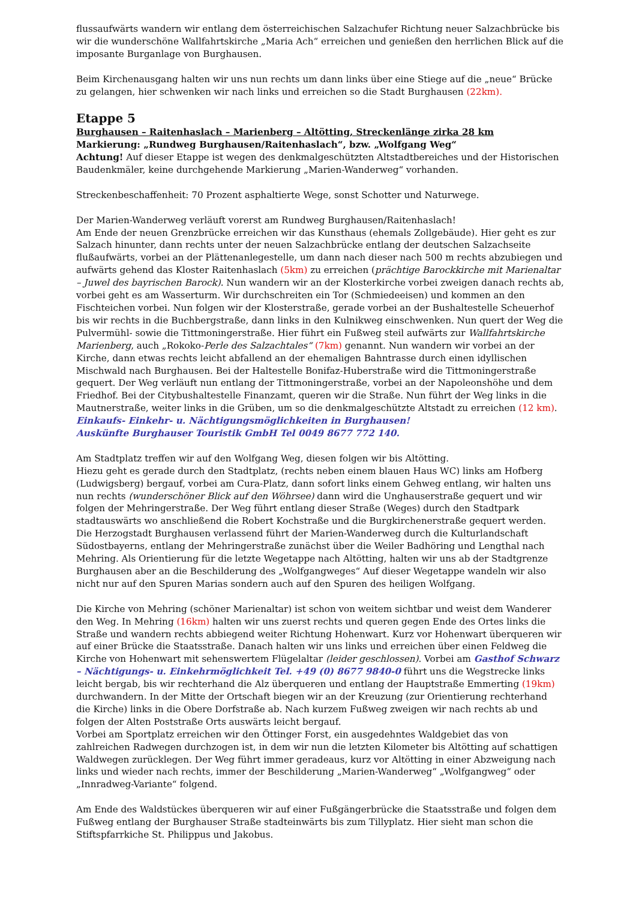flussaufwärts wandern wir entlang dem österreichischen Salzachufer Richtung neuer Salzachbrücke bis wir die wunderschöne Wallfahrtskirche „Maria Ach“ erreichen und genießen den herrlichen Blick auf die imposante Burganlage von Burghausen.
Beim Kirchenausgang halten wir uns nun rechts um dann links über eine Stiege auf die „neue“ Brücke zu gelangen, hier schwenken wir nach links und erreichen so die Stadt Burghausen (22km).
Etappe 5
Burghausen – Raitenhaslach – Marienberg – Altötting, Streckenlänge zirka 28 km
Markierung: „Rundweg Burghausen/Raitenhaslach“, bzw. „Wolfgang Weg“
Achtung! Auf dieser Etappe ist wegen des denkmalgeschützten Altstadtbereiches und der Historischen Baudenkmäler, keine durchgehende Markierung „Marien-Wanderweg“ vorhanden.
Streckenbeschaffenheit: 70 Prozent asphaltierte Wege, sonst Schotter und Naturwege.
Der Marien-Wanderweg verläuft vorerst am Rundweg Burghausen/Raitenhaslach!
Am Ende der neuen Grenzbrücke erreichen wir das Kunsthaus (ehemals Zollgebäude). Hier geht es zur Salzach hinunter, dann rechts unter der neuen Salzachbrücke entlang der deutschen Salzachseite flußaufwärts, vorbei an der Plättenanlegestelle, um dann nach dieser nach 500 m rechts abzubiegen und aufwärts gehend das Kloster Raitenhaslach (5km) zu erreichen (prächtige Barockkirche mit Marienaltar – Juwel des bayrischen Barock). Nun wandern wir an der Klosterkirche vorbei zweigen danach rechts ab, vorbei geht es am Wasserturm. Wir durchschreiten ein Tor (Schmiedeeisen) und kommen an den Fischteichen vorbei. Nun folgen wir der Klosterstraße, gerade vorbei an der Bushaltestelle Scheuerhof bis wir rechts in die Buchbergstraße, dann links in den Kulnikweg einschwenken. Nun quert der Weg die Pulvermühl- sowie die Tittmoningerstraße. Hier führt ein Fußweg steil aufwärts zur Wallfahrtskirche Marienberg, auch „Rokoko-Perle des Salzachtales“ (7km) genannt. Nun wandern wir vorbei an der Kirche, dann etwas rechts leicht abfallend an der ehemaligen Bahntrasse durch einen idyllischen Mischwald nach Burghausen. Bei der Haltestelle Bonifaz-Huberstraße wird die Tittmoningerstraße gequert. Der Weg verläuft nun entlang der Tittmoningerstraße, vorbei an der Napoleonshöhe und dem Friedhof. Bei der Citybushaltestelle Finanzamt, queren wir die Straße. Nun führt der Weg links in die Mautnerstraße, weiter links in die Grüben, um so die denkmalgeschützte Altstadt zu erreichen (12 km).
Einkaufs- Einkehr- u. Nächtigungsmöglichkeiten in Burghausen!
Auskünfte Burghauser Touristik GmbH Tel 0049 8677 772 140.
Am Stadtplatz treffen wir auf den Wolfgang Weg, diesen folgen wir bis Altötting.
Hiezu geht es gerade durch den Stadtplatz, (rechts neben einem blauen Haus WC) links am Hofberg (Ludwigsberg) bergauf, vorbei am Cura-Platz, dann sofort links einem Gehweg entlang, wir halten uns nun rechts (wunderschöner Blick auf den Wöhrsee) dann wird die Unghauserstraße gequert und wir folgen der Mehringerstraße. Der Weg führt entlang dieser Straße (Weges) durch den Stadtpark stadtauswärts wo anschließend die Robert Kochstraße und die Burgkirchenerstraße gequert werden.
Die Herzogstadt Burghausen verlassend führt der Marien-Wanderweg durch die Kulturlandschaft Südostbayerns, entlang der Mehringerstraße zunächst über die Weiler Badhöring und Lengthal nach Mehring. Als Orientierung für die letzte Wegetappe nach Altötting, halten wir uns ab der Stadtgrenze Burghausen aber an die Beschilderung des „Wolfgangweges“ Auf dieser Wegetappe wandeln wir also nicht nur auf den Spuren Marias sondern auch auf den Spuren des heiligen Wolfgang.
Die Kirche von Mehring (schöner Marienaltar) ist schon von weitem sichtbar und weist dem Wanderer den Weg. In Mehring (16km) halten wir uns zuerst rechts und queren gegen Ende des Ortes links die Straße und wandern rechts abbiegend weiter Richtung Hohenwart. Kurz vor Hohenwart überqueren wir auf einer Brücke die Staatsstraße. Danach halten wir uns links und erreichen über einen Feldweg die Kirche von Hohenwart mit sehenswertem Flügelaltar (leider geschlossen). Vorbei am Gasthof Schwarz – Nächtigungs- u. Einkehrmöglichkeit Tel. +49 (0) 8677 9840-0 führt uns die Wegstrecke links leicht bergab, bis wir rechterhand die Alz überqueren und entlang der Hauptstraße Emmerting (19km) durchwandern. In der Mitte der Ortschaft biegen wir an der Kreuzung (zur Orientierung rechterhand die Kirche) links in die Obere Dorfstraße ab. Nach kurzem Fußweg zweigen wir nach rechts ab und folgen der Alten Poststraße Orts auswärts leicht bergauf.
Vorbei am Sportplatz erreichen wir den Öttinger Forst, ein ausgedehntes Waldgebiet das von zahlreichen Radwegen durchzogen ist, in dem wir nun die letzten Kilometer bis Altötting auf schattigen Waldwegen zurücklegen. Der Weg führt immer geradeaus, kurz vor Altötting in einer Abzweigung nach links und wieder nach rechts, immer der Beschilderung „Marien-Wanderweg“ „Wolfgangweg“ oder „Innradweg-Variante“ folgend.
Am Ende des Waldstückes überqueren wir auf einer Fußgängerbrücke die Staatsstraße und folgen dem Fußweg entlang der Burghauser Straße stadteinwärts bis zum Tillyplatz. Hier sieht man schon die Stiftspfarrkiche St. Philippus und Jakobus.